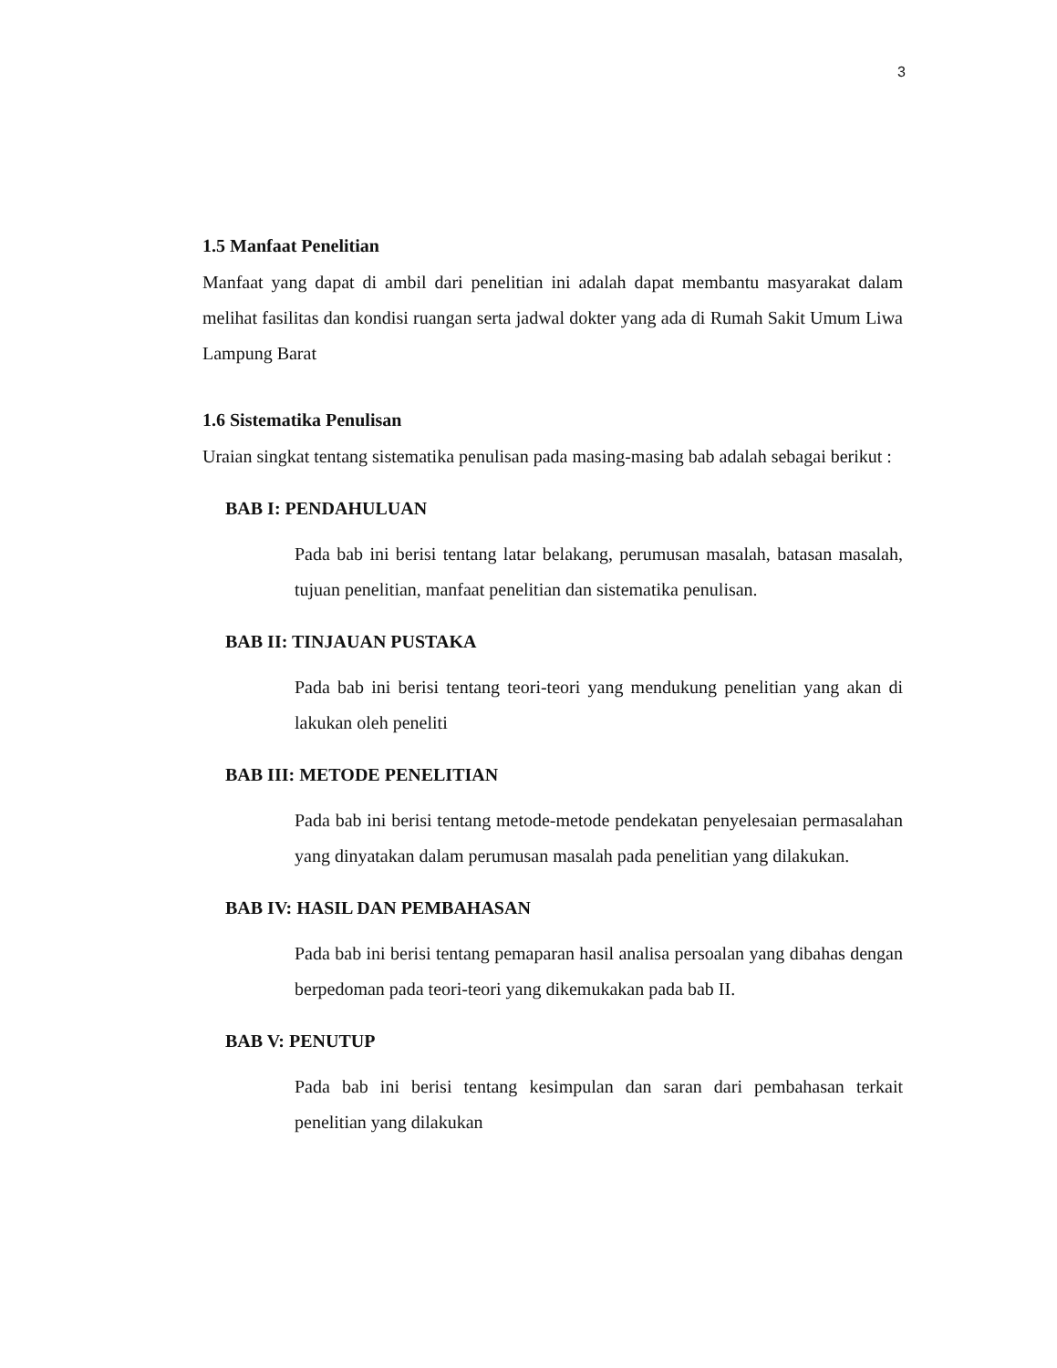3
1.5 Manfaat Penelitian
Manfaat yang dapat di ambil dari penelitian ini adalah dapat membantu masyarakat dalam melihat fasilitas dan kondisi ruangan serta jadwal dokter yang ada di Rumah Sakit Umum Liwa Lampung Barat
1.6 Sistematika Penulisan
Uraian singkat tentang sistematika penulisan pada masing-masing bab adalah sebagai berikut :
BAB I: PENDAHULUAN
Pada bab ini berisi tentang latar belakang, perumusan masalah, batasan masalah, tujuan penelitian, manfaat penelitian dan sistematika penulisan.
BAB II: TINJAUAN PUSTAKA
Pada bab ini berisi tentang teori-teori yang mendukung penelitian yang akan di lakukan oleh peneliti
BAB III: METODE PENELITIAN
Pada bab ini berisi tentang metode-metode pendekatan penyelesaian permasalahan yang dinyatakan dalam perumusan masalah pada penelitian yang dilakukan.
BAB IV: HASIL DAN PEMBAHASAN
Pada bab ini berisi tentang pemaparan hasil analisa persoalan yang dibahas dengan berpedoman pada teori-teori yang dikemukakan pada bab II.
BAB V: PENUTUP
Pada bab ini berisi tentang kesimpulan dan saran dari pembahasan terkait penelitian yang dilakukan